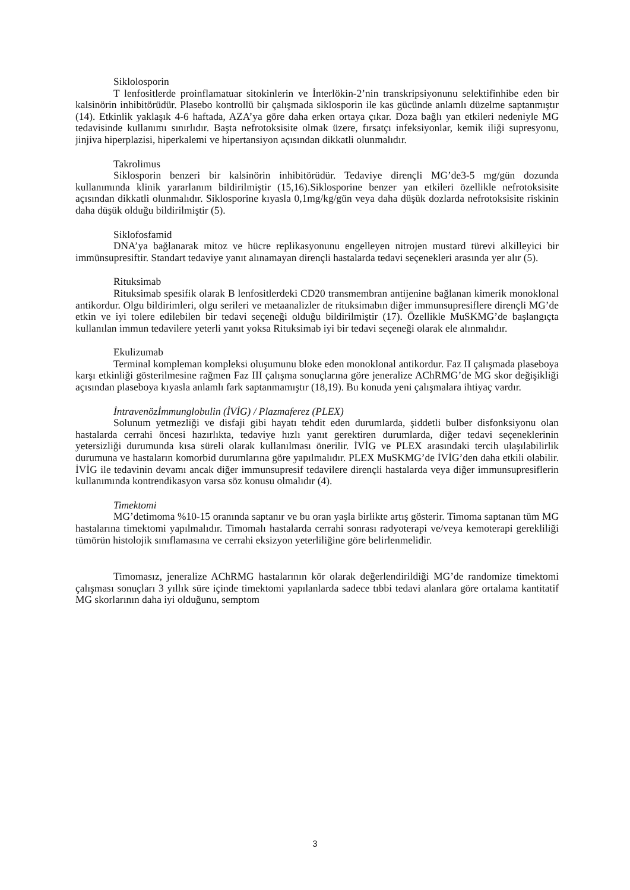Siklolosporin
T lenfositlerde proinflamatuar sitokinlerin ve İnterlökin-2’nin transkripsiyonunu selektifinhibe eden bir kalsinörin inhibitörüdür. Plasebo kontrollü bir çalışmada siklosporin ile kas gücünde anlamlı düzelme saptanmıştır (14). Etkinlik yaklaşık 4-6 haftada, AZA’ya göre daha erken ortaya çıkar. Doza bağlı yan etkileri nedeniyle MG tedavisinde kullanımı sınırlıdır. Başta nefrotoksisite olmak üzere, fırsatçı infeksiyonlar, kemik iliği supresyonu, jinjiva hiperplazisi, hiperkalemi ve hipertansiyon açısından dikkatli olunmalıdır.
Takrolimus
Siklosporin benzeri bir kalsinörin inhibitörüdür. Tedaviye dirençli MG’de3-5 mg/gün dozunda kullanımında klinik yararlanım bildirilmiştir (15,16).Siklosporine benzer yan etkileri özellikle nefrotoksisite açısından dikkatli olunmalıdır. Siklosporine kıyasla 0,1mg/kg/gün veya daha düşük dozlarda nefrotoksisite riskinin daha düşük olduğu bildirilmiştir (5).
Siklofosfamid
DNA’ya bağlanarak mitoz ve hücre replikasyonunu engelleyen nitrojen mustard türevi alkilleyici bir immünsupresiftir. Standart tedaviye yanıt alınamayan dirençli hastalarda tedavi seçenekleri arasında yer alır (5).
Rituksimab
Rituksimab spesifik olarak B lenfositlerdeki CD20 transmembran antijenine bağlanan kimerik monoklonal antikordur. Olgu bildirimleri, olgu serileri ve metaanalizler de rituksimabın diğer immunsupresiflere dirençli MG’de etkin ve iyi tolere edilebilen bir tedavi seçeneği olduğu bildirilmiştir (17). Özellikle MuSKMG’de başlangıçta kullanılan immun tedavilere yeterli yanıt yoksa Rituksimab iyi bir tedavi seçeneği olarak ele alınmalıdır.
Ekulizumab
Terminal kompleman kompleksi oluşumunu bloke eden monoklonal antikordur. Faz II çalışmada plaseboya karşı etkinliği gösterilmesine rağmen Faz III çalışma sonuçlarına göre jeneralize AChRMG’de MG skor değişikliği açısından plaseboya kıyasla anlamlı fark saptanmamıştır (18,19). Bu konuda yeni çalışmalara ihtiyaç vardır.
İntravenözİmmunglobulin (İVİG) / Plazmaferez (PLEX)
Solunum yetmezliği ve disfaji gibi hayatı tehdit eden durumlarda, şiddetli bulber disfonksiyonu olan hastalarda cerrahi öncesi hazırlıkta, tedaviye hızlı yanıt gerektiren durumlarda, diğer tedavi seçeneklerinin yetersizliği durumunda kısa süreli olarak kullanılması önerilir. İVİG ve PLEX arasındaki tercih ulaşılabilirlik durumuna ve hastaların komorbid durumlarına göre yapılmalıdır. PLEX MuSKMG’de İVİG’den daha etkili olabilir. İVİG ile tedavinin devamı ancak diğer immunsupresif tedavilere dirençli hastalarda veya diğer immunsupresiflerin kullanımında kontrendikasyon varsa söz konusu olmalıdır (4).
Timektomi
MG’detimoma %10-15 oranında saptanır ve bu oran yaşla birlikte artış gösterir. Timoma saptanan tüm MG hastalarına timektomi yapılmalıdır. Timomalı hastalarda cerrahi sonrası radyoterapi ve/veya kemoterapi gerekliliği tümörün histolojik sınıflamasına ve cerrahi eksizyon yeterliliğine göre belirlenmelidir.
Timomasız, jeneralize AChRMG hastalarının kör olarak değerlendirildiği MG’de randomize timektomi çalışması sonuçları 3 yıllık süre içinde timektomi yapılanlarda sadece tıbbi tedavi alanlara göre ortalama kantitatif MG skorlarının daha iyi olduğunu, semptom
3